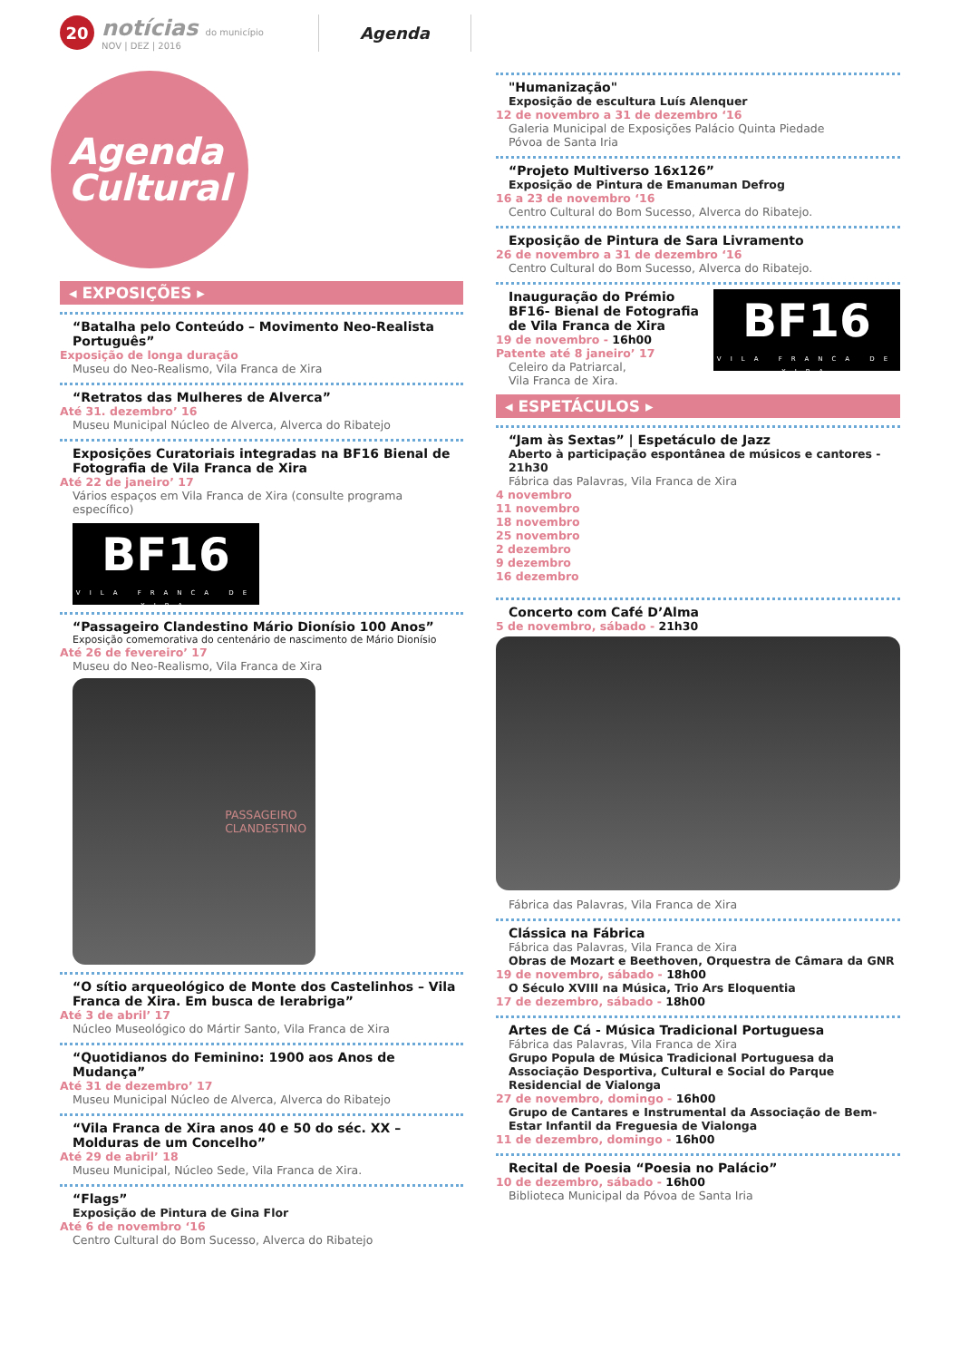20
notícias do município
NOV | DEZ | 2016
Agenda
Agenda
Cultural
◂ EXPOSIÇÕES ▸
“Batalha pelo Conteúdo – Movimento Neo-Realista Português”
Exposição de longa duração
Museu do Neo-Realismo, Vila Franca de Xira
“Retratos das Mulheres de Alverca”
Até 31. dezembro’ 16
Museu Municipal Núcleo de Alverca, Alverca do Ribatejo
Exposições Curatoriais integradas na BF16 Bienal de Fotografia de Vila Franca de Xira
Até 22 de janeiro’ 17
Vários espaços em Vila Franca de Xira (consulte programa específico)
BF16
VILA FRANCA DE XIRA
“Passageiro Clandestino Mário Dionísio 100 Anos”
Exposição comemorativa do centenário de nascimento de Mário Dionísio
Até 26 de fevereiro’ 17
Museu do Neo-Realismo, Vila Franca de Xira
PASSAGEIRO
CLANDESTINO
“O sítio arqueológico de Monte dos Castelinhos – Vila Franca de Xira. Em busca de Ierabriga”
Até 3 de abril’ 17
Núcleo Museológico do Mártir Santo, Vila Franca de Xira
“Quotidianos do Feminino: 1900 aos Anos de Mudança”
Até 31 de dezembro’ 17
Museu Municipal Núcleo de Alverca, Alverca do Ribatejo
“Vila Franca de Xira anos 40 e 50 do séc. XX – Molduras de um Concelho”
Até 29 de abril’ 18
Museu Municipal, Núcleo Sede, Vila Franca de Xira.
“Flags”
Exposição de Pintura de Gina Flor
Até 6 de novembro ‘16
Centro Cultural do Bom Sucesso, Alverca do Ribatejo
"Humanização"
Exposição de escultura Luís Alenquer
12 de novembro a 31 de dezembro ‘16
Galeria Municipal de Exposições Palácio Quinta Piedade
Póvoa de Santa Iria
“Projeto Multiverso 16x126”
Exposição de Pintura de Emanuman Defrog
16 a 23 de novembro ‘16
Centro Cultural do Bom Sucesso, Alverca do Ribatejo.
Exposição de Pintura de Sara Livramento
26 de novembro a 31 de dezembro ‘16
Centro Cultural do Bom Sucesso, Alverca do Ribatejo.
Inauguração do Prémio
BF16- Bienal de Fotografia
de Vila Franca de Xira
19 de novembro - 16h00
Patente até 8 janeiro’ 17
Celeiro da Patriarcal,
Vila Franca de Xira.
BF16
VILA FRANCA DE XIRA
◂ ESPETÁCULOS ▸
“Jam às Sextas” | Espetáculo de Jazz
Aberto à participação espontânea de músicos e cantores - 21h30
Fábrica das Palavras, Vila Franca de Xira
4 novembro
11 novembro
18 novembro
25 novembro
2 dezembro
9 dezembro
16 dezembro
Concerto com Café D’Alma
5 de novembro, sábado - 21h30
Fábrica das Palavras, Vila Franca de Xira
Clássica na Fábrica
Fábrica das Palavras, Vila Franca de Xira
Obras de Mozart e Beethoven, Orquestra de Câmara da GNR
19 de novembro, sábado - 18h00
O Século XVIII na Música, Trio Ars Eloquentia
17 de dezembro, sábado - 18h00
Artes de Cá - Música Tradicional Portuguesa
Fábrica das Palavras, Vila Franca de Xira
Grupo Popula de Música Tradicional Portuguesa da Associação Desportiva, Cultural e Social do Parque Residencial de Vialonga
27 de novembro, domingo - 16h00
Grupo de Cantares e Instrumental da Associação de Bem-Estar Infantil da Freguesia de Vialonga
11 de dezembro, domingo - 16h00
Recital de Poesia “Poesia no Palácio”
10 de dezembro, sábado - 16h00
Biblioteca Municipal da Póvoa de Santa Iria